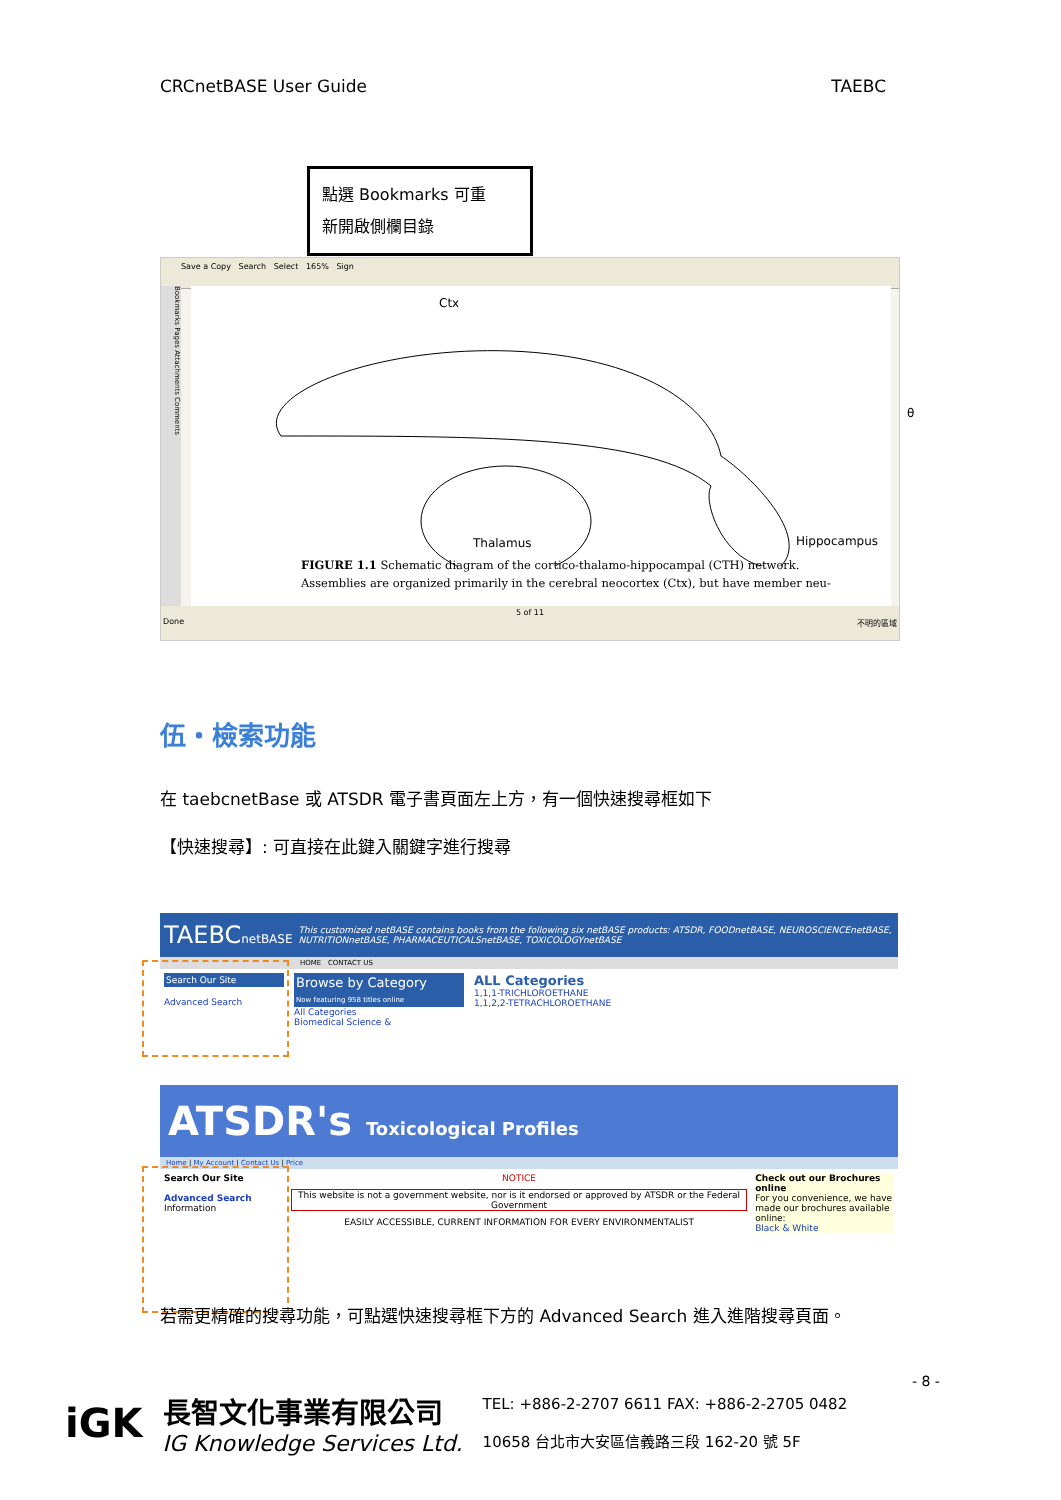CRCnetBASE User Guide TAEBC
點選 Bookmarks 可重
新開啟側欄目錄
Save a Copy Search Select 165% Sign
Bookmarks Pages Attachments Comments
Ctx
Thalamus Hippocampus
θ
FIGURE 1.1 Schematic diagram of the cortico-thalamo-hippocampal (CTH) network. Assemblies are organized primarily in the cerebral neocortex (Ctx), but have member neu-
5 of 11
Done 不明的區域
伍・檢索功能
在 taebcnetBase 或 ATSDR 電子書頁面左上方，有一個快速搜尋框如下
【快速搜尋】: 可直接在此鍵入關鍵字進行搜尋
TAEBCnetBASE This customized netBASE contains books from the following six netBASE products: ATSDR, FOODnetBASE, NEUROSCIENCEnetBASE, NUTRITIONnetBASE, PHARMACEUTICALSnetBASE, TOXICOLOGYnetBASE
HOME CONTACT US
Search Our Site
Advanced Search
Browse by Category
Now featuring 958 titles online
All Categories
Biomedical Science &
ALL Categories
1,1,1-TRICHLOROETHANE
1,1,2,2-TETRACHLOROETHANE
ATSDR's Toxicological Profiles
Home | My Account | Contact Us | Price
Search Our Site
Advanced Search
Information
NOTICE
This website is not a government website, nor is it endorsed or approved by ATSDR or the Federal Government
EASILY ACCESSIBLE, CURRENT INFORMATION FOR EVERY ENVIRONMENTALIST
Check out our Brochures online
For you convenience, we have made our brochures available online:
Black & White
若需更精確的搜尋功能，可點選快速搜尋框下方的 Advanced Search 進入進階搜尋頁面。
- 8 -
iGK
長智文化事業有限公司
IG Knowledge Services Ltd.
TEL: +886-2-2707 6611 FAX: +886-2-2705 0482
10658 台北市大安區信義路三段 162-20 號 5F